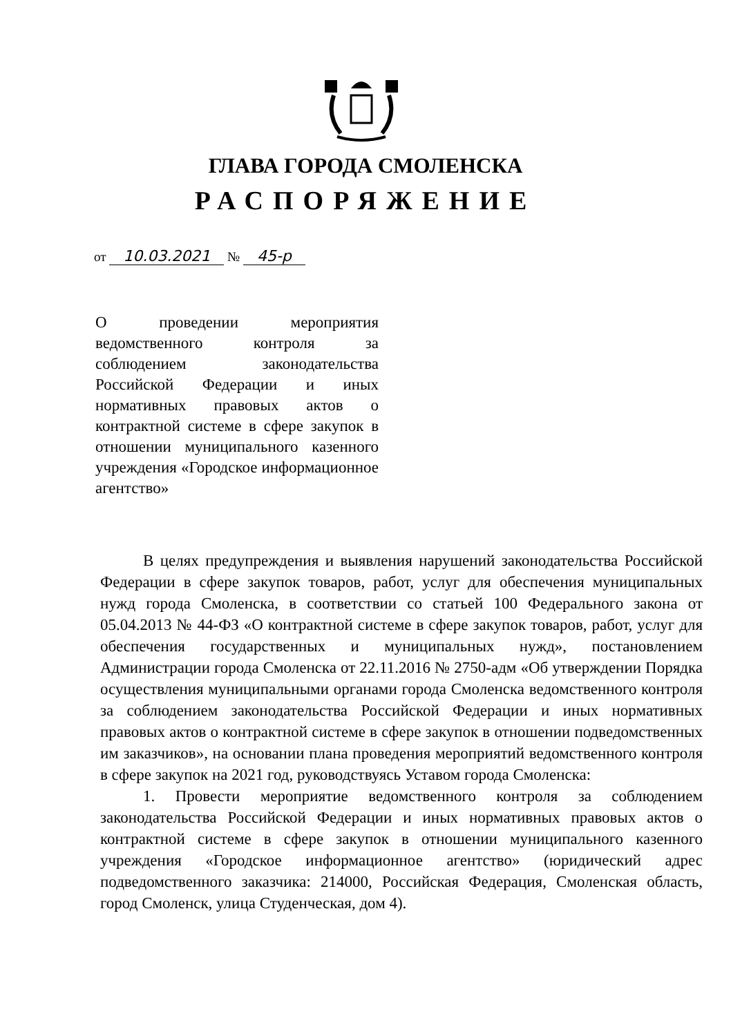ГЛАВА ГОРОДА СМОЛЕНСКА
РАСПОРЯЖЕНИЕ
от 10.03.2021 № 45-р
О проведении мероприятия ведомственного контроля за соблюдением законодательства Российской Федерации и иных нормативных правовых актов о контрактной системе в сфере закупок в отношении муниципального казенного учреждения «Городское информационное агентство»
В целях предупреждения и выявления нарушений законодательства Российской Федерации в сфере закупок товаров, работ, услуг для обеспечения муниципальных нужд города Смоленска, в соответствии со статьей 100 Федерального закона от 05.04.2013 № 44-ФЗ «О контрактной системе в сфере закупок товаров, работ, услуг для обеспечения государственных и муниципальных нужд», постановлением Администрации города Смоленска от 22.11.2016 № 2750-адм «Об утверждении Порядка осуществления муниципальными органами города Смоленска ведомственного контроля за соблюдением законодательства Российской Федерации и иных нормативных правовых актов о контрактной системе в сфере закупок в отношении подведомственных им заказчиков», на основании плана проведения мероприятий ведомственного контроля в сфере закупок на 2021 год, руководствуясь Уставом города Смоленска:
1. Провести мероприятие ведомственного контроля за соблюдением законодательства Российской Федерации и иных нормативных правовых актов о контрактной системе в сфере закупок в отношении муниципального казенного учреждения «Городское информационное агентство» (юридический адрес подведомственного заказчика: 214000, Российская Федерация, Смоленская область, город Смоленск, улица Студенческая, дом 4).